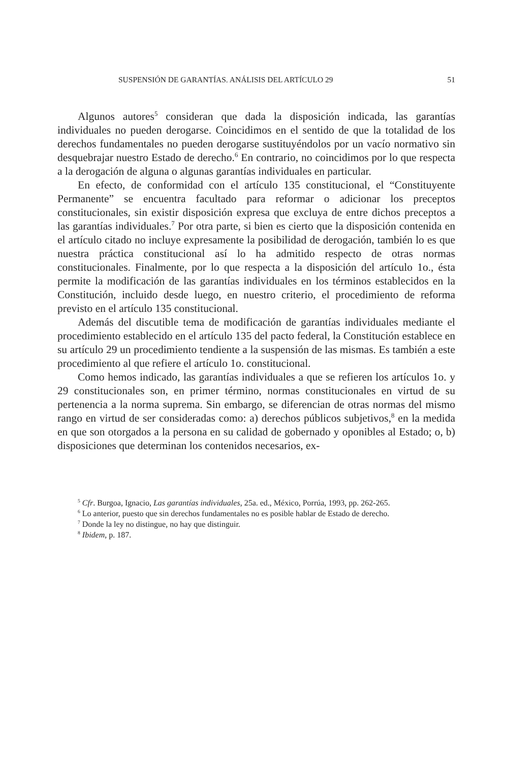SUSPENSIÓN DE GARANTÍAS. ANÁLISIS DEL ARTÍCULO 29 51
Algunos autores<sup>5</sup> consideran que dada la disposición indicada, las garantías individuales no pueden derogarse. Coincidimos en el sentido de que la totalidad de los derechos fundamentales no pueden derogarse sustituyéndolos por un vacío normativo sin desquebrajar nuestro Estado de derecho.<sup>6</sup> En contrario, no coincidimos por lo que respecta a la derogación de alguna o algunas garantías individuales en particular.
En efecto, de conformidad con el artículo 135 constitucional, el “Constituyente Permanente” se encuentra facultado para reformar o adicionar los preceptos constitucionales, sin existir disposición expresa que excluya de entre dichos preceptos a las garantías individuales.<sup>7</sup> Por otra parte, si bien es cierto que la disposición contenida en el artículo citado no incluye expresamente la posibilidad de derogación, también lo es que nuestra práctica constitucional así lo ha admitido respecto de otras normas constitucionales. Finalmente, por lo que respecta a la disposición del artículo 1o., ésta permite la modificación de las garantías individuales en los términos establecidos en la Constitución, incluido desde luego, en nuestro criterio, el procedimiento de reforma previsto en el artículo 135 constitucional.
Además del discutible tema de modificación de garantías individuales mediante el procedimiento establecido en el artículo 135 del pacto federal, la Constitución establece en su artículo 29 un procedimiento tendiente a la suspensión de las mismas. Es también a este procedimiento al que refiere el artículo 1o. constitucional.
Como hemos indicado, las garantías individuales a que se refieren los artículos 1o. y 29 constitucionales son, en primer término, normas constitucionales en virtud de su pertenencia a la norma suprema. Sin embargo, se diferencian de otras normas del mismo rango en virtud de ser consideradas como: a) derechos públicos subjetivos,<sup>8</sup> en la medida en que son otorgados a la persona en su calidad de gobernado y oponibles al Estado; o, b) disposiciones que determinan los contenidos necesarios, ex-
<sup>5</sup> Cfr. Burgoa, Ignacio, Las garantías individuales, 25a. ed., México, Porrúa, 1993, pp. 262-265.
<sup>6</sup> Lo anterior, puesto que sin derechos fundamentales no es posible hablar de Estado de derecho.
<sup>7</sup> Donde la ley no distingue, no hay que distinguir.
<sup>8</sup> Ibidem, p. 187.